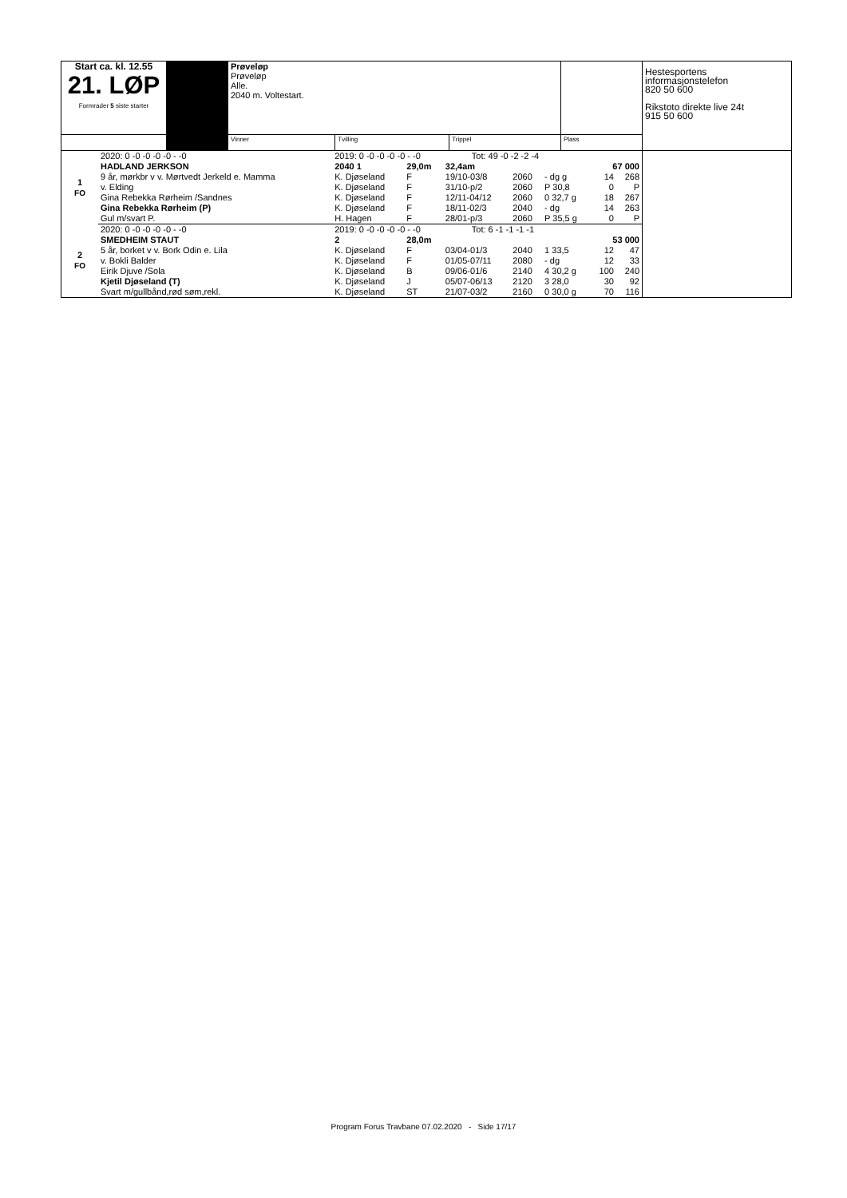| Start ca. kl. 12.55 21. LØP Formrader 5 siste starter | | Prøveløp Prøveløp Alle. 2040 m. Voltestart. | | | | Hestesportens informasjonstelefon 820 50 600 Rikstoto direkte live 24t 915 50 600 |
| | | Vinner | Tvilling | Trippel | Plass | |
| 1 FO | 2020: 0 -0 -0 -0 -0 - -0 | 2019: 0 -0 -0 -0 -0 - -0 Tot: 49 -0 -2 -2 -4 | | | | | | | |
| | HADLAND JERKSON | 2040 1 | 29,0m | 32,4am | | | 67 000 | | |
| | 9 år, mørkbr v v. Mørtvedt Jerkeld e. Mamma | K. Djøseland | F | 19/10-03/8 | 2060 | - dg g | 14 | 268 | |
| | v. Elding | K. Djøseland | F | 31/10-p/2 | 2060 | P 30,8 | 0 | P | |
| | Gina Rebekka Rørheim /Sandnes | K. Djøseland | F | 12/11-04/12 | 2060 | 0 32,7 g | 18 | 267 | |
| | Gina Rebekka Rørheim (P) | K. Djøseland | F | 18/11-02/3 | 2040 | - dg | 14 | 263 | |
| | Gul m/svart P. | H. Hagen | F | 28/01-p/3 | 2060 | P 35,5 g | 0 | P | |
| 2 FO | 2020: 0 -0 -0 -0 -0 - -0 | 2019: 0 -0 -0 -0 -0 - -0 Tot: 6 -1 -1 -1 -1 | | | | | | | |
| | SMEDHEIM STAUT | 2 | 28,0m | | | | 53 000 | | |
| | 5 år, borket v v. Bork Odin e. Lila | K. Djøseland | F | 03/04-01/3 | 2040 | 1 33,5 | 12 | 47 | |
| | v. Bokli Balder | K. Djøseland | F | 01/05-07/11 | 2080 | - dg | 12 | 33 | |
| | Eirik Djuve /Sola | K. Djøseland | B | 09/06-01/6 | 2140 | 4 30,2 g | 100 | 240 | |
| | Kjetil Djøseland (T) | K. Djøseland | J | 05/07-06/13 | 2120 | 3 28,0 | 30 | 92 | |
| | Svart m/gullbånd,rød søm,rekl. | K. Djøseland | ST | 21/07-03/2 | 2160 | 0 30,0 g | 70 | 116 | |
Program Forus Travbane 07.02.2020 - Side 17/17